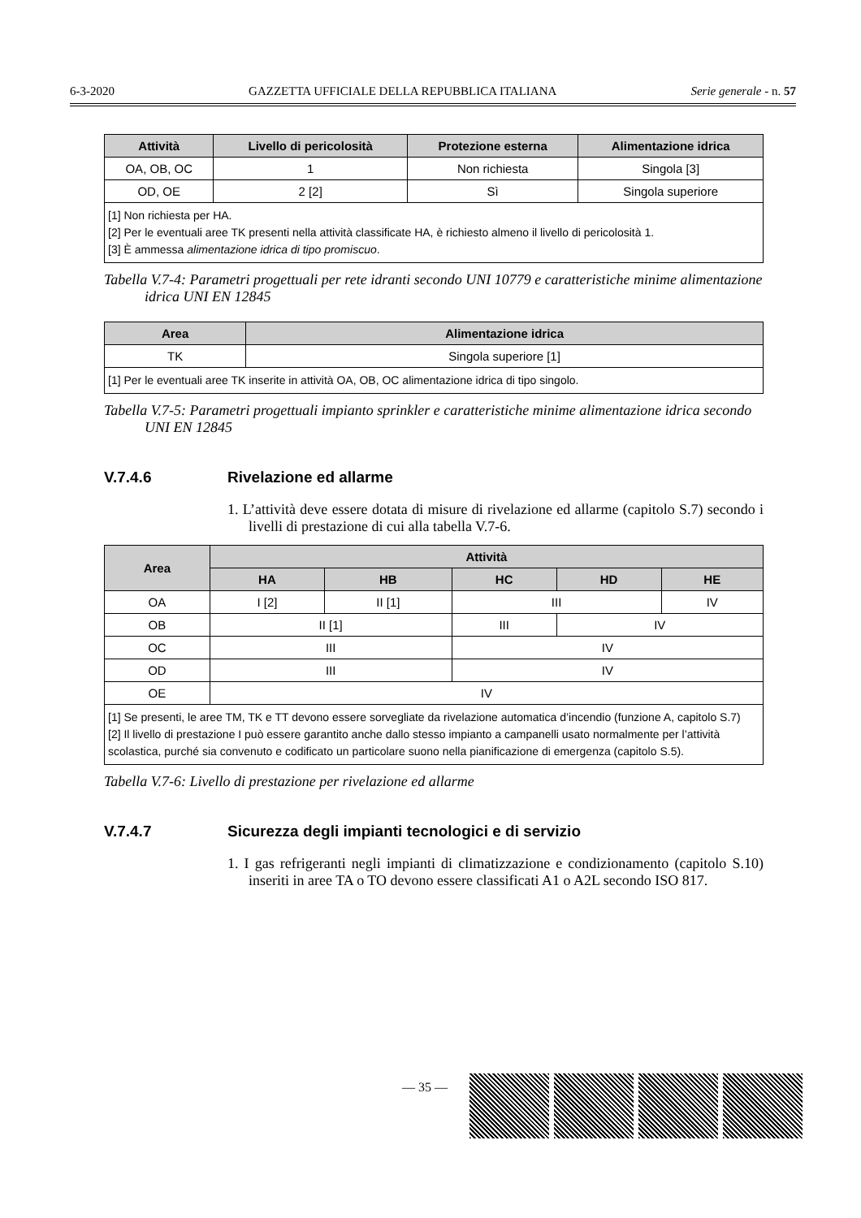6-3-2020 GAZZETTA UFFICIALE DELLA REPUBBLICA ITALIANA Serie generale - n. 57
| Attività | Livello di pericolosità | Protezione esterna | Alimentazione idrica |
| --- | --- | --- | --- |
| OA, OB, OC | 1 | Non richiesta | Singola [3] |
| OD, OE | 2 [2] | Sì | Singola superiore |
| [1] Non richiesta per HA. [2] Per le eventuali aree TK presenti nella attività classificate HA, è richiesto almeno il livello di pericolosità 1. [3] È ammessa alimentazione idrica di tipo promiscuo . | | | |
Tabella V.7-4: Parametri progettuali per rete idranti secondo UNI 10779 e caratteristiche minime alimentazione idrica UNI EN 12845
| Area | Alimentazione idrica |
| --- | --- |
| TK | Singola superiore [1] |
| [1] Per le eventuali aree TK inserite in attività OA, OB, OC alimentazione idrica di tipo singolo. | |
Tabella V.7-5: Parametri progettuali impianto sprinkler e caratteristiche minime alimentazione idrica secondo UNI EN 12845
V.7.4.6 Rivelazione ed allarme
1. L’attività deve essere dotata di misure di rivelazione ed allarme (capitolo S.7) secondo i livelli di prestazione di cui alla tabella V.7-6.
| Area | Attività | | | | |
| --- | --- | --- | --- | --- | --- |
| | HA | HB | HC | HD | HE |
| OA | I [2] | II [1] | III | | IV |
| OB | II [1] | | III | IV | |
| OC | III | | IV | | |
| OD | III | | IV | | |
| OE | IV | | | | |
| [1] Se presenti, le aree TM, TK e TT devono essere sorvegliate da rivelazione automatica d’incendio (funzione A, capitolo S.7) [2] Il livello di prestazione I può essere garantito anche dallo stesso impianto a campanelli usato normalmente per l’attività scolastica, purché sia convenuto e codificato un particolare suono nella pianificazione di emergenza (capitolo S.5). | | | | | |
Tabella V.7-6: Livello di prestazione per rivelazione ed allarme
V.7.4.7 Sicurezza degli impianti tecnologici e di servizio
1. I gas refrigeranti negli impianti di climatizzazione e condizionamento (capitolo S.10) inseriti in aree TA o TO devono essere classificati A1 o A2L secondo ISO 817.
— 35 —